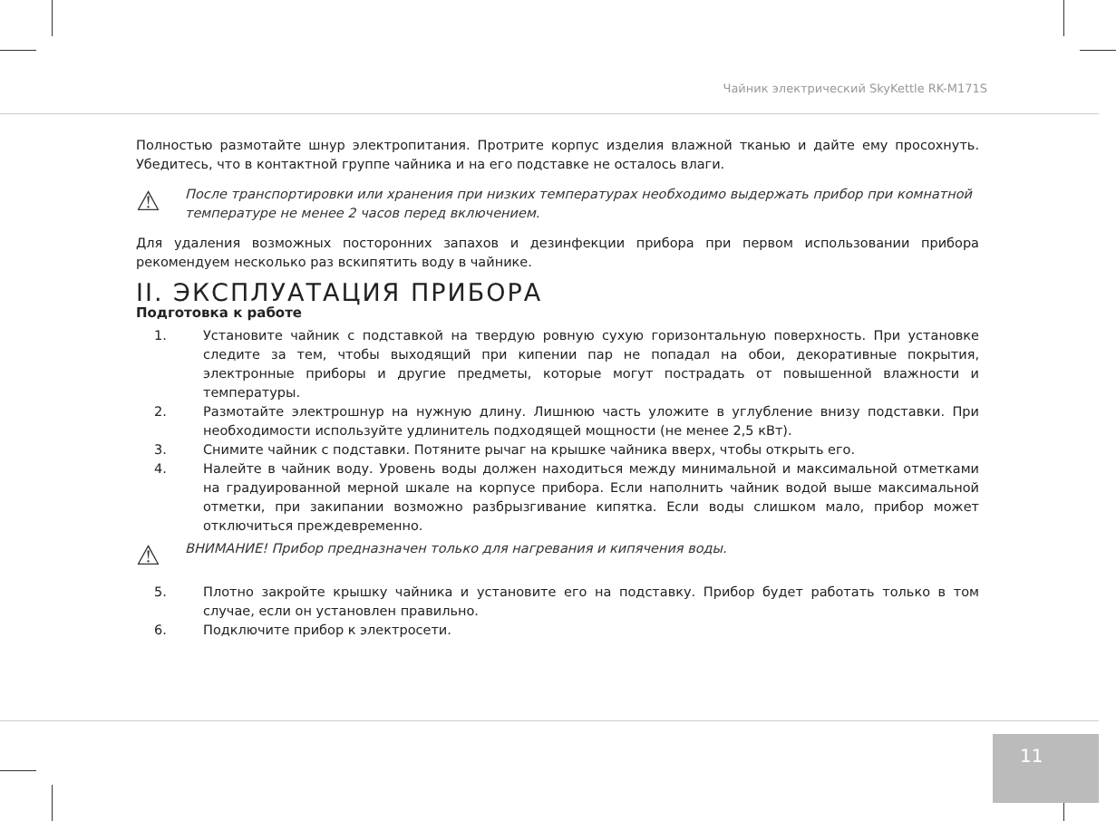Чайник электрический SkyKettle RK-M171S
Полностью размотайте шнур электропитания. Протрите корпус изделия влажной тканью и дайте ему просохнуть. Убедитесь, что в контактной группе чайника и на его подставке не осталось влаги.
⚠ После транспортировки или хранения при низких температурах необходимо выдержать прибор при комнатной температуре не менее 2 часов перед включением.
Для удаления возможных посторонних запахов и дезинфекции прибора при первом использовании прибора рекомендуем несколько раз вскипятить воду в чайнике.
II. ЭКСПЛУАТАЦИЯ ПРИБОРА
Подготовка к работе
1. Установите чайник с подставкой на твердую ровную сухую горизонтальную поверхность. При установке следите за тем, чтобы выходящий при кипении пар не попадал на обои, декоративные покрытия, электронные приборы и другие предметы, которые могут пострадать от повышенной влажности и температуры.
2. Размотайте электрошнур на нужную длину. Лишнюю часть уложите в углубление внизу подставки. При необходимости используйте удлинитель подходящей мощности (не менее 2,5 кВт).
3. Снимите чайник с подставки. Потяните рычаг на крышке чайника вверх, чтобы открыть его.
4. Налейте в чайник воду. Уровень воды должен находиться между минимальной и максимальной отметками на градуированной мерной шкале на корпусе прибора. Если наполнить чайник водой выше максимальной отметки, при закипании возможно разбрызгивание кипятка. Если воды слишком мало, прибор может отключиться преждевременно.
⚠ ВНИМАНИЕ! Прибор предназначен только для нагревания и кипячения воды.
5. Плотно закройте крышку чайника и установите его на подставку. Прибор будет работать только в том случае, если он установлен правильно.
6. Подключите прибор к электросети.
11